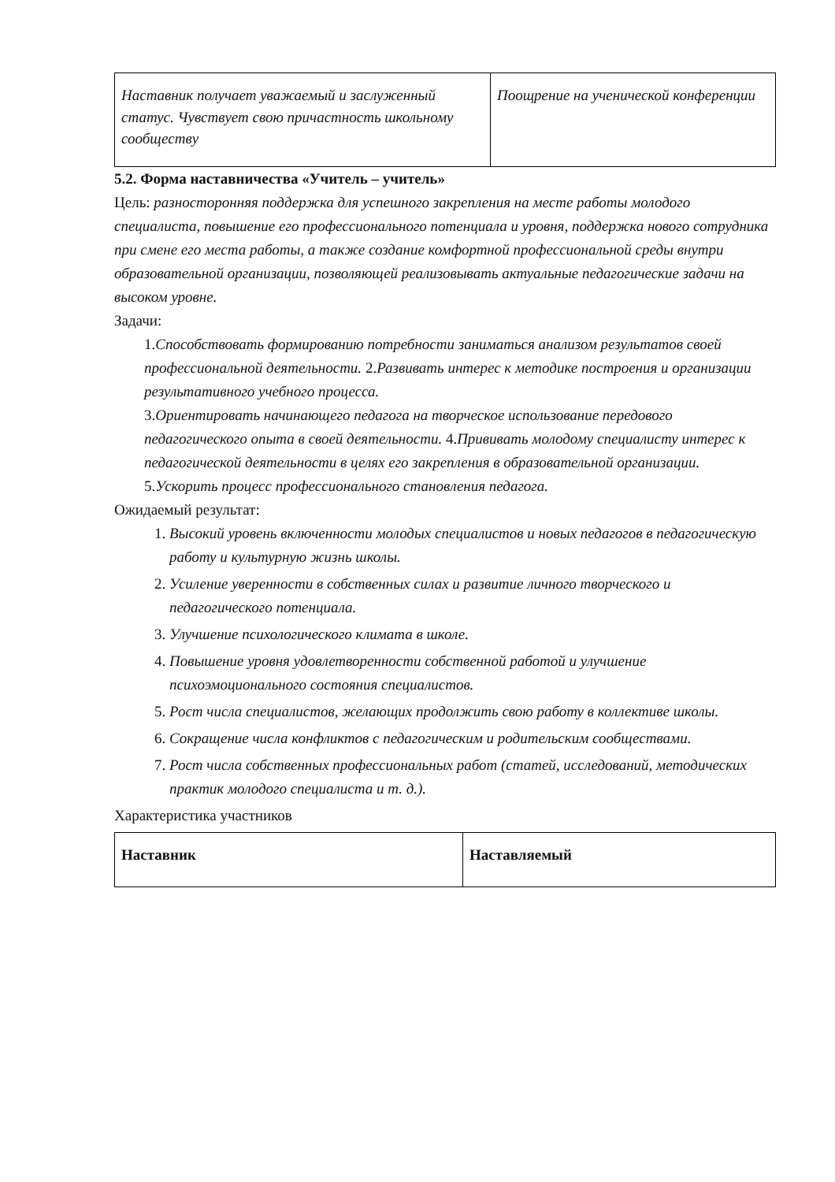| Наставник получает уважаемый и заслуженный статус. Чувствует свою причастность школьному сообществу | Поощрение на ученической конференции |
5.2. Форма наставничества «Учитель – учитель»
Цель: разносторонняя поддержка для успешного закрепления на месте работы молодого специалиста, повышение его профессионального потенциала и уровня, поддержка нового сотрудника при смене его места работы, а также создание комфортной профессиональной среды внутри образовательной организации, позволяющей реализовывать актуальные педагогические задачи на высоком уровне.
Задачи:
1.Способствовать формированию потребности заниматься анализом результатов своей профессиональной деятельности. 2.Развивать интерес к методике построения и организации результативного учебного процесса.
3.Ориентировать начинающего педагога на творческое использование передового педагогического опыта в своей деятельности. 4.Прививать молодому специалисту интерес к педагогической деятельности в целях его закрепления в образовательной организации.
5.Ускорить процесс профессионального становления педагога.
Ожидаемый результат:
1. Высокий уровень включенности молодых специалистов и новых педагогов в педагогическую работу и культурную жизнь школы.
2. Усиление уверенности в собственных силах и развитие личного творческого и педагогического потенциала.
3. Улучшение психологического климата в школе.
4. Повышение уровня удовлетворенности собственной работой и улучшение психоэмоционального состояния специалистов.
5. Рост числа специалистов, желающих продолжить свою работу в коллективе школы.
6. Сокращение числа конфликтов с педагогическим и родительским сообществами.
7. Рост числа собственных профессиональных работ (статей, исследований, методических практик молодого специалиста и т. д.).
Характеристика участников
| Наставник | Наставляемый |